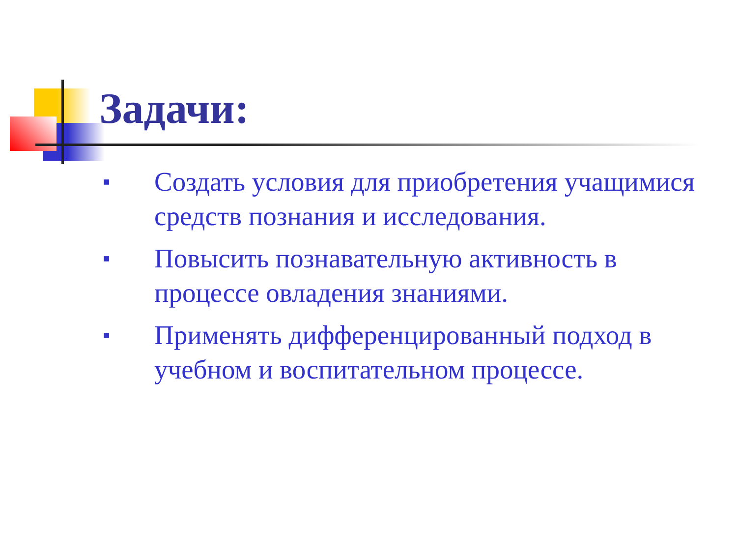Задачи:
■ Создать условия для приобретения учащимися средств познания и исследования.
■ Повысить познавательную активность в процессе овладения знаниями.
■ Применять дифференцированный подход в учебном и воспитательном процессе.